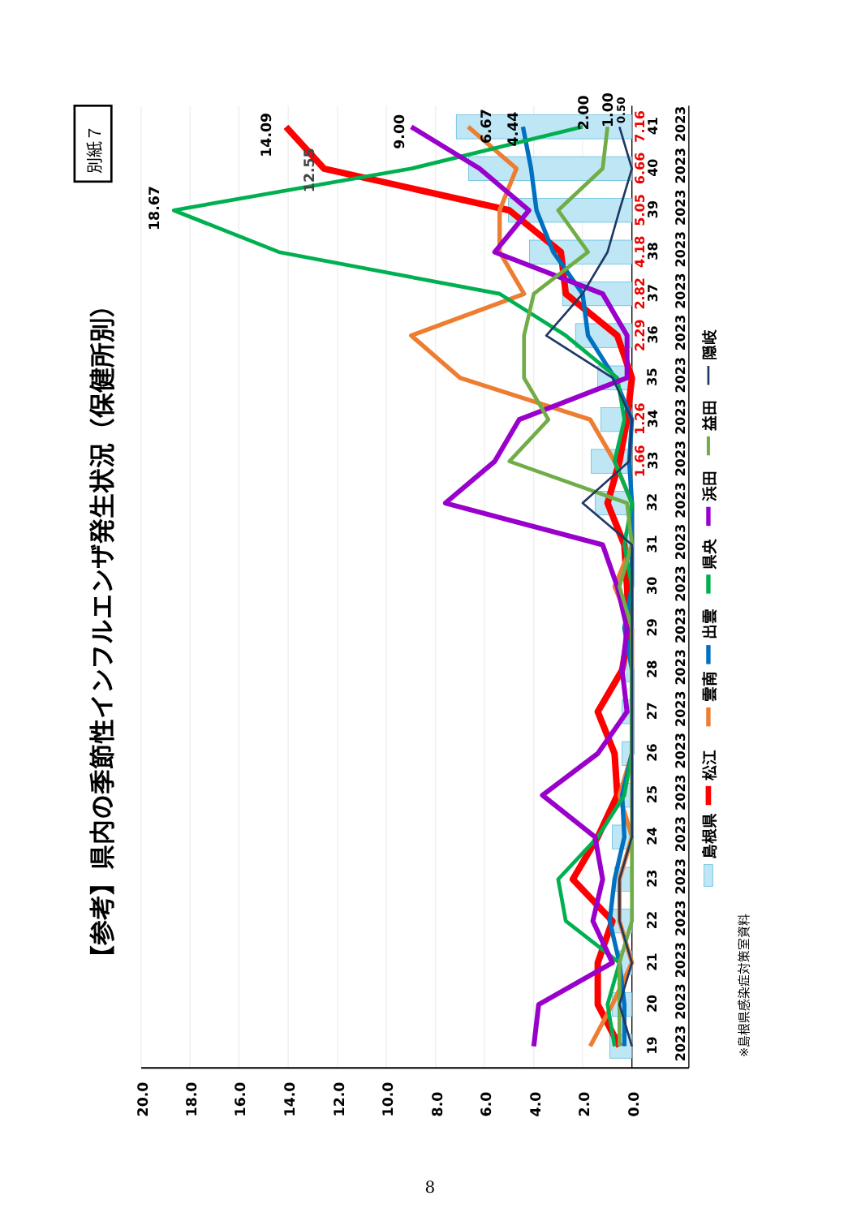【参考】県内の季節性インフルエンザ発生状況（保健所別）
別紙７
20.0
18.0
16.0
14.0
12.0
10.0
8.0
6.0
4.0
2.0
0.0
18.67
14.09
12.55
9.00
6.67
4.44
2.00
1.00
0.50
19
20
21
22
23
24
25
26
27
28
29
30
31
32
1.66
33
1.26
34
35
2.29
36
2.82
37
4.18
38
5.05
39
6.66
40
7.16
41
2023
2023
2023
2023
2023
2023
2023
2023
2023
2023
2023
2023
2023
2023
2023
2023
2023
2023
2023
2023
2023
2023
2023
島根県
松江
雲南
出雲
県央
浜田
益田
隠岐
※島根県感染症対策室資料
8